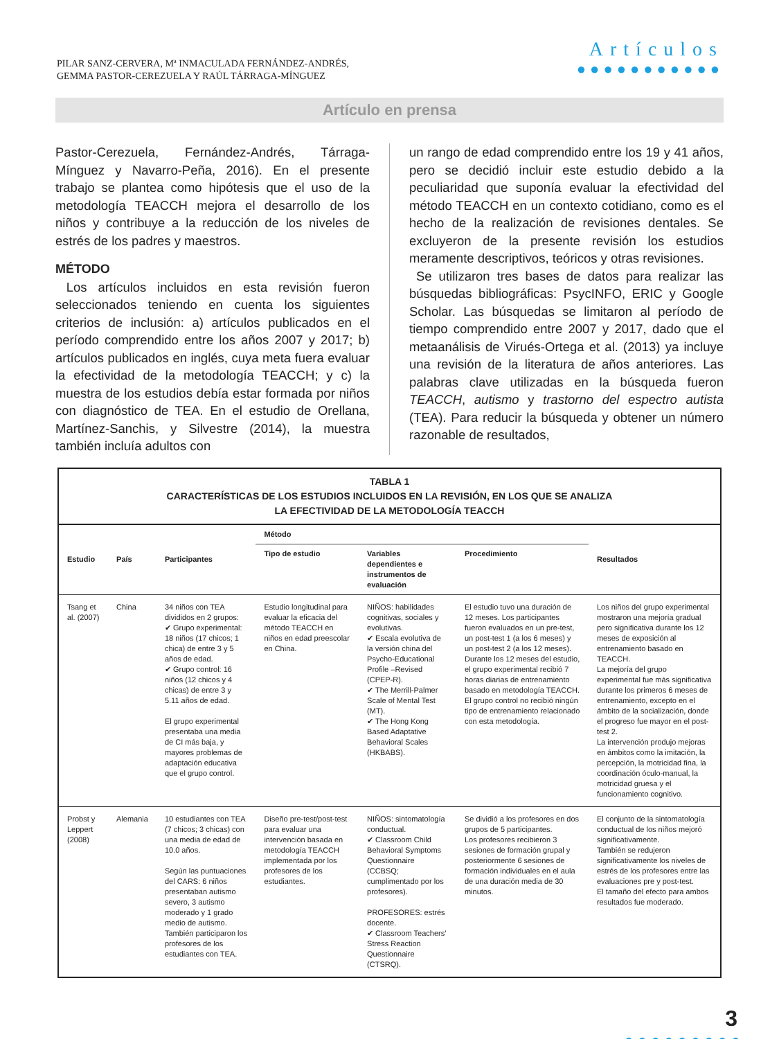PILAR SANZ-CERVERA, Mª INMACULADA FERNÁNDEZ-ANDRÉS,
GEMMA PASTOR-CEREZUELA Y RAÚL TÁRRAGA-MÍNGUEZ
Artículos
●●●●●●●●●●●
Artículo en prensa
Pastor-Cerezuela, Fernández-Andrés, Tárraga-Mínguez y Navarro-Peña, 2016). En el presente trabajo se plantea como hipótesis que el uso de la metodología TEACCH mejora el desarrollo de los niños y contribuye a la reducción de los niveles de estrés de los padres y maestros.
MÉTODO
Los artículos incluidos en esta revisión fueron seleccionados teniendo en cuenta los siguientes criterios de inclusión: a) artículos publicados en el período comprendido entre los años 2007 y 2017; b) artículos publicados en inglés, cuya meta fuera evaluar la efectividad de la metodología TEACCH; y c) la muestra de los estudios debía estar formada por niños con diagnóstico de TEA. En el estudio de Orellana, Martínez-Sanchis, y Silvestre (2014), la muestra también incluía adultos con
un rango de edad comprendido entre los 19 y 41 años, pero se decidió incluir este estudio debido a la peculiaridad que suponía evaluar la efectividad del método TEACCH en un contexto cotidiano, como es el hecho de la realización de revisiones dentales. Se excluyeron de la presente revisión los estudios meramente descriptivos, teóricos y otras revisiones.
Se utilizaron tres bases de datos para realizar las búsquedas bibliográficas: PsycINFO, ERIC y Google Scholar. Las búsquedas se limitaron al período de tiempo comprendido entre 2007 y 2017, dado que el metaanálisis de Virués-Ortega et al. (2013) ya incluye una revisión de la literatura de años anteriores. Las palabras clave utilizadas en la búsqueda fueron TEACCH, autismo y trastorno del espectro autista (TEA). Para reducir la búsqueda y obtener un número razonable de resultados,
TABLA 1
CARACTERÍSTICAS DE LOS ESTUDIOS INCLUIDOS EN LA REVISIÓN, EN LOS QUE SE ANALIZA
LA EFECTIVIDAD DE LA METODOLOGÍA TEACCH
| Estudio | País | Participantes | Método | | | Resultados |
| --- | --- | --- | --- | --- | --- | --- |
| | | | Tipo de estudio | Variables dependientes e instrumentos de evaluación | Procedimiento | |
| Tsang et al. (2007) | China | 34 niños con TEA divididos en 2 grupos: ✔ Grupo experimental: 18 niños (17 chicos; 1 chica) de entre 3 y 5 años de edad. ✔ Grupo control: 16 niños (12 chicos y 4 chicas) de entre 3 y 5.11 años de edad. El grupo experimental presentaba una media de CI más baja, y mayores problemas de adaptación educativa que el grupo control. | Estudio longitudinal para evaluar la eficacia del método TEACCH en niños en edad preescolar en China. | NIÑOS: habilidades cognitivas, sociales y evolutivas. ✔ Escala evolutiva de la versión china del Psycho-Educational Profile –Revised (CPEP-R). ✔ The Merrill-Palmer Scale of Mental Test (MT). ✔ The Hong Kong Based Adaptative Behavioral Scales (HKBABS). | El estudio tuvo una duración de 12 meses. Los participantes fueron evaluados en un pre-test, un post-test 1 (a los 6 meses) y un post-test 2 (a los 12 meses). Durante los 12 meses del estudio, el grupo experimental recibió 7 horas diarias de entrenamiento basado en metodología TEACCH. El grupo control no recibió ningún tipo de entrenamiento relacionado con esta metodología. | Los niños del grupo experimental mostraron una mejoría gradual pero significativa durante los 12 meses de exposición al entrenamiento basado en TEACCH. La mejoría del grupo experimental fue más significativa durante los primeros 6 meses de entrenamiento, excepto en el ámbito de la socialización, donde el progreso fue mayor en el post-test 2. La intervención produjo mejoras en ámbitos como la imitación, la percepción, la motricidad fina, la coordinación óculo-manual, la motricidad gruesa y el funcionamiento cognitivo. |
| Probst y Leppert (2008) | Alemania | 10 estudiantes con TEA (7 chicos; 3 chicas) con una media de edad de 10.0 años. Según las puntuaciones del CARS: 6 niños presentaban autismo severo, 3 autismo moderado y 1 grado medio de autismo. También participaron los profesores de los estudiantes con TEA. | Diseño pre-test/post-test para evaluar una intervención basada en metodología TEACCH implementada por los profesores de los estudiantes. | NIÑOS: sintomatología conductual. ✔ Classroom Child Behavioral Symptoms Questionnaire (CCBSQ; cumplimentado por los profesores). PROFESORES: estrés docente. ✔ Classroom Teachers’ Stress Reaction Questionnaire (CTSRQ). | Se dividió a los profesores en dos grupos de 5 participantes. Los profesores recibieron 3 sesiones de formación grupal y posteriormente 6 sesiones de formación individuales en el aula de una duración media de 30 minutos. | El conjunto de la sintomatología conductual de los niños mejoró significativamente. También se redujeron significativamente los niveles de estrés de los profesores entre las evaluaciones pre y post-test. El tamaño del efecto para ambos resultados fue moderado. |
3
●●●●●●●●●